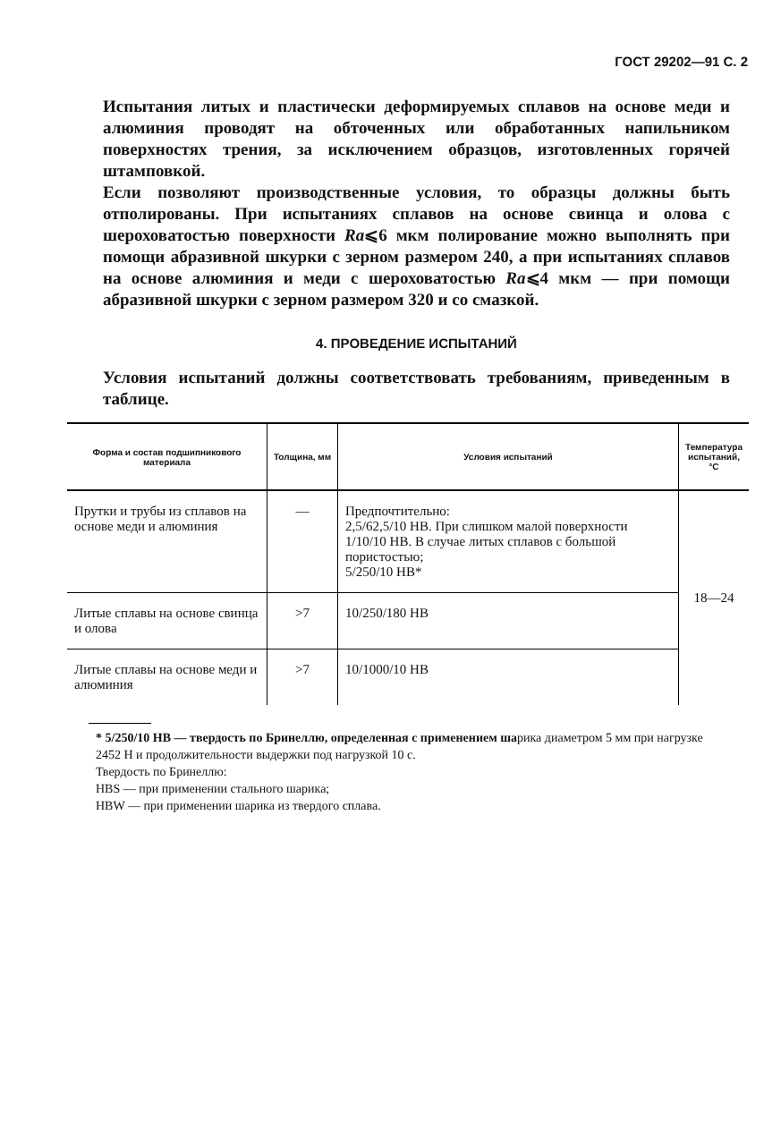ГОСТ 29202—91 С. 2
Испытания литых и пластически деформируемых сплавов на основе меди и алюминия проводят на обточенных или обработанных напильником поверхностях трения, за исключением образцов, изготовленных горячей штамповкой.
Если позволяют производственные условия, то образцы должны быть отполированы. При испытаниях сплавов на основе свинца и олова с шероховатостью поверхности Ra⩽6 мкм полирование можно выполнять при помощи абразивной шкурки с зерном размером 240, а при испытаниях сплавов на основе алюминия и меди с шероховатостью Ra⩽4 мкм — при помощи абразивной шкурки с зерном размером 320 и со смазкой.
4. ПРОВЕДЕНИЕ ИСПЫТАНИЙ
Условия испытаний должны соответствовать требованиям, приведенным в таблице.
| Форма и состав подшипникового материала | Толщина, мм | Условия испытаний | Температура испытаний, °С |
| --- | --- | --- | --- |
| Прутки и трубы из сплавов на основе меди и алюминия | — | Предпочтительно: 2,5/62,5/10 НВ. При слишком малой поверхности 1/10/10 НВ. В случае литых сплавов с большой пористостью; 5/250/10 НВ* | 18—24 |
| Литые сплавы на основе свинца и олова | >7 | 10/250/180 НВ | |
| Литые сплавы на основе меди и алюминия | >7 | 10/1000/10 НВ | |
* 5/250/10 НВ — твердость по Бринеллю, определенная с применением шарика диаметром 5 мм при нагрузке 2452 Н и продолжительности выдержки под нагрузкой 10 с.
Твердость по Бринеллю:
НВS — при применении стального шарика;
НВW — при применении шарика из твердого сплава.